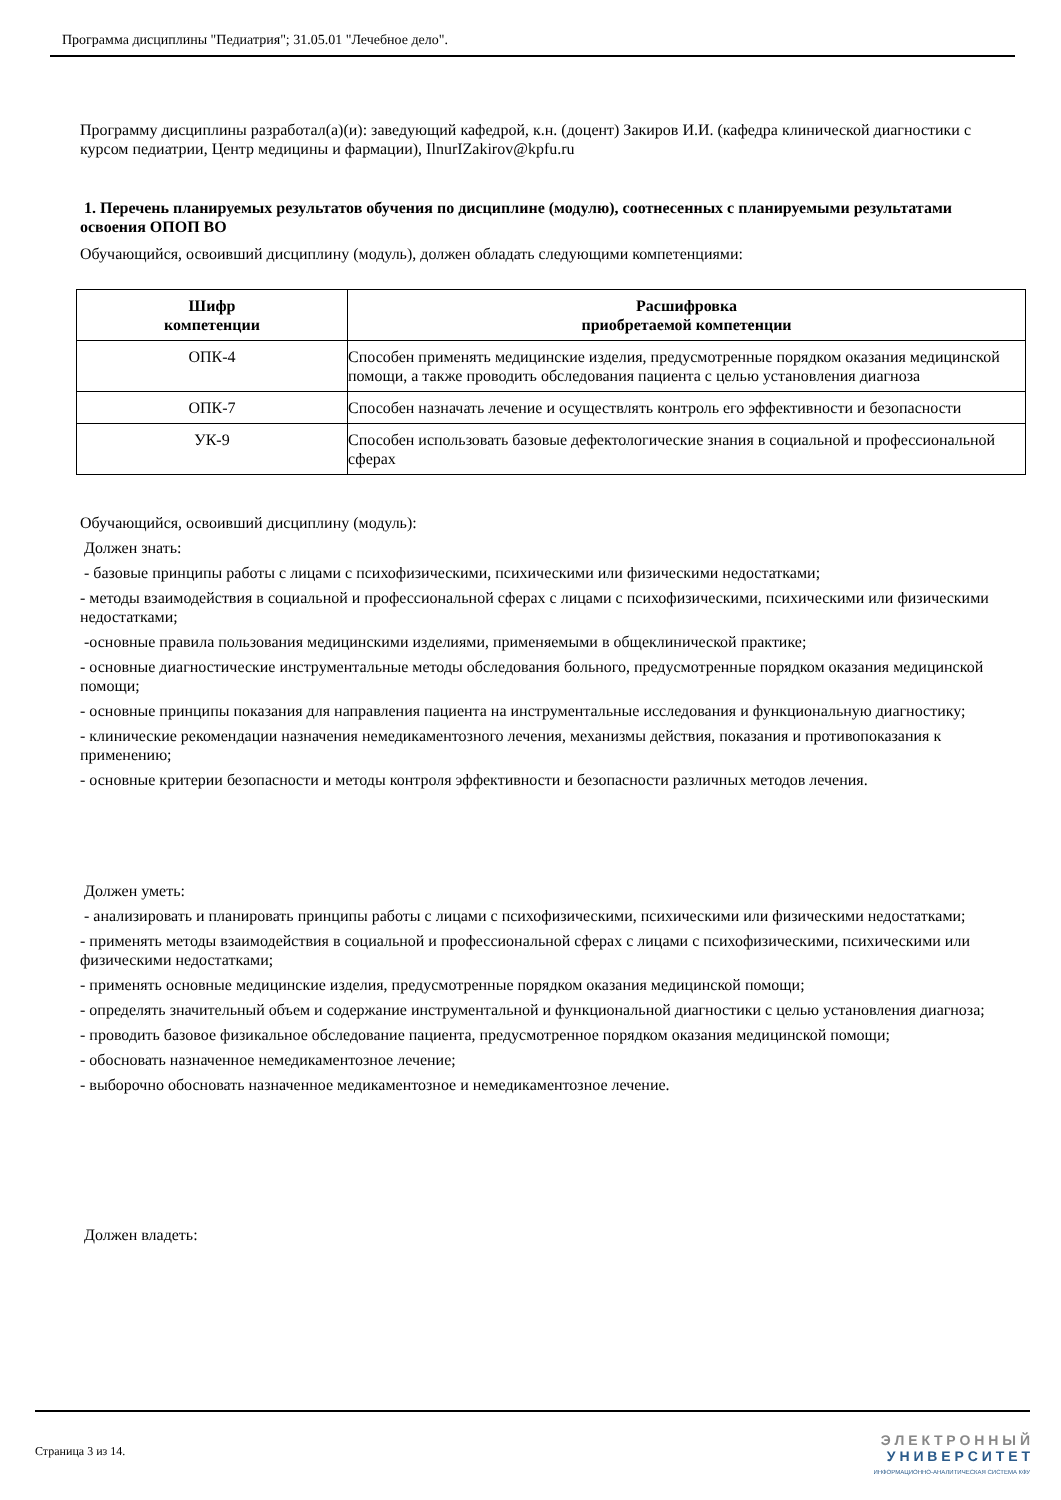Программа дисциплины "Педиатрия"; 31.05.01 "Лечебное дело".
Программу дисциплины разработал(а)(и): заведующий кафедрой, к.н. (доцент) Закиров И.И. (кафедра клинической диагностики с курсом педиатрии, Центр медицины и фармации), IlnurIZakirov@kpfu.ru
1. Перечень планируемых результатов обучения по дисциплине (модулю), соотнесенных с планируемыми результатами освоения ОПОП ВО
Обучающийся, освоивший дисциплину (модуль), должен обладать следующими компетенциями:
| Шифр компетенции | Расшифровка приобретаемой компетенции |
| --- | --- |
| ОПК-4 | Способен применять медицинские изделия, предусмотренные порядком оказания медицинской помощи, а также проводить обследования пациента с целью установления диагноза |
| ОПК-7 | Способен назначать лечение и осуществлять контроль его эффективности и безопасности |
| УК-9 | Способен использовать базовые дефектологические знания в социальной и профессиональной сферах |
Обучающийся, освоивший дисциплину (модуль):
Должен знать:
- базовые принципы работы с лицами с психофизическими, психическими или физическими недостатками;
- методы взаимодействия в социальной и профессиональной сферах с лицами с психофизическими, психическими или физическими недостатками;
-основные правила пользования медицинскими изделиями, применяемыми в общеклинической практике;
- основные диагностические инструментальные методы обследования больного, предусмотренные порядком оказания медицинской помощи;
- основные принципы показания для направления пациента на инструментальные исследования и функциональную диагностику;
- клинические рекомендации назначения немедикаментозного лечения, механизмы действия, показания и противопоказания к применению;
- основные критерии безопасности и методы контроля эффективности и безопасности различных методов лечения.
Должен уметь:
- анализировать и планировать принципы работы с лицами с психофизическими, психическими или физическими недостатками;
- применять методы взаимодействия в социальной и профессиональной сферах с лицами с психофизическими, психическими или физическими недостатками;
- применять основные медицинские изделия, предусмотренные порядком оказания медицинской помощи;
- определять значительный объем и содержание инструментальной и функциональной диагностики с целью установления диагноза;
- проводить базовое физикальное обследование пациента, предусмотренное порядком оказания медицинской помощи;
- обосновать назначенное немедикаментозное лечение;
- выборочно обосновать назначенное медикаментозное и немедикаментозное лечение.
Должен владеть:
Страница 3 из 14.
Э Л Е К Т Р О Н Н Ы Й
У Н И В Е Р С И Т Е Т
ИНФОРМАЦИОННО-АНАЛИТИЧЕСКАЯ СИСТЕМА КФУ